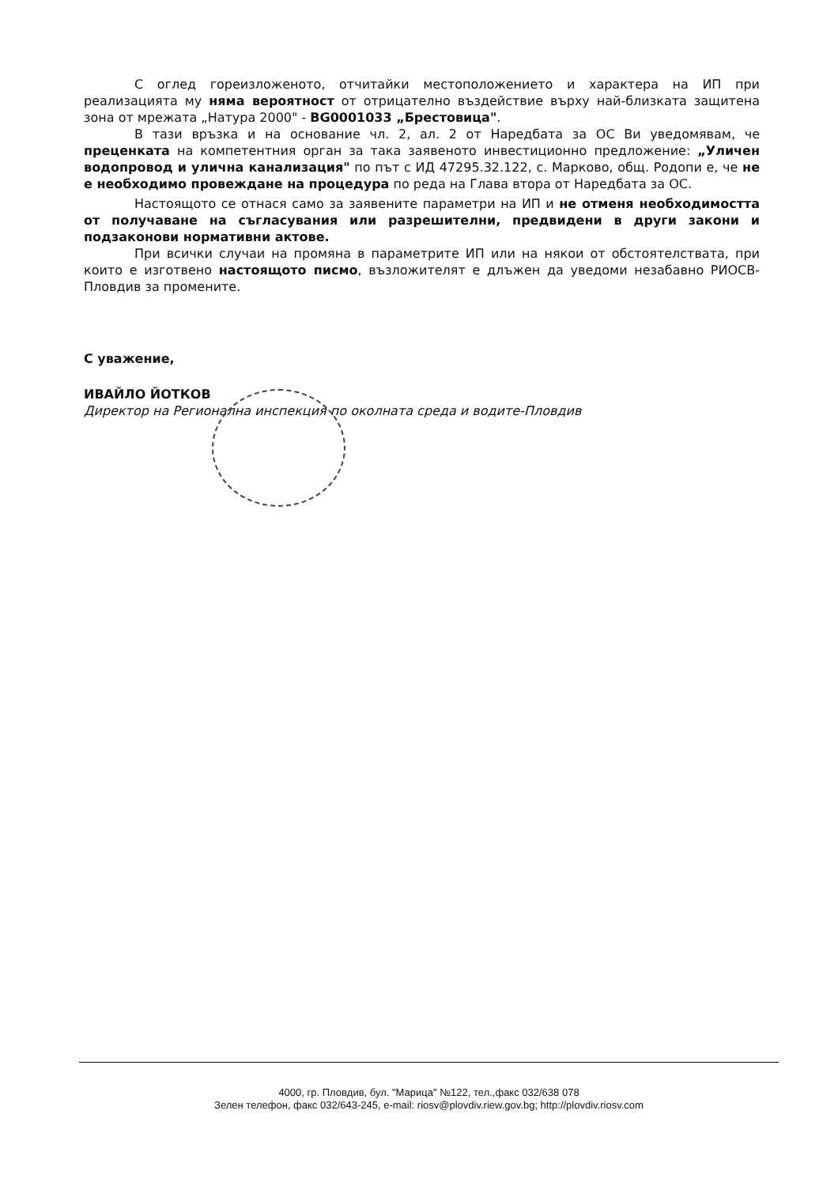С оглед гореизложеното, отчитайки местоположението и характера на ИП при реализацията му няма вероятност от отрицателно въздействие върху най-близката защитена зона от мрежата „Натура 2000" - BG0001033 „Брестовица".
В тази връзка и на основание чл. 2, ал. 2 от Наредбата за ОС Ви уведомявам, че преценката на компетентния орган за така заявеното инвестиционно предложение: „Уличен водопровод и улична канализация" по път с ИД 47295.32.122, с. Марково, общ. Родопи е, че не е необходимо провеждане на процедура по реда на Глава втора от Наредбата за ОС.
Настоящото се отнася само за заявените параметри на ИП и не отменя необходимостта от получаване на съгласувания или разрешителни, предвидени в други закони и подзаконови нормативни актове.
При всички случаи на промяна в параметрите ИП или на някои от обстоятелствата, при които е изготвено настоящото писмо, възложителят е длъжен да уведоми незабавно РИОСВ-Пловдив за промените.
С уважение,
ИВАЙЛО ЙОТКОВ
Директор на Регионална инспекция по околната среда и водите-Пловдив
4000, гр. Пловдив, бул. "Марица" №122, тел.,факс 032/638 078
Зелен телефон, факс 032/643-245, e-mail: riosv@plovdiv.riew.gov.bg; http://plovdiv.riosv.com